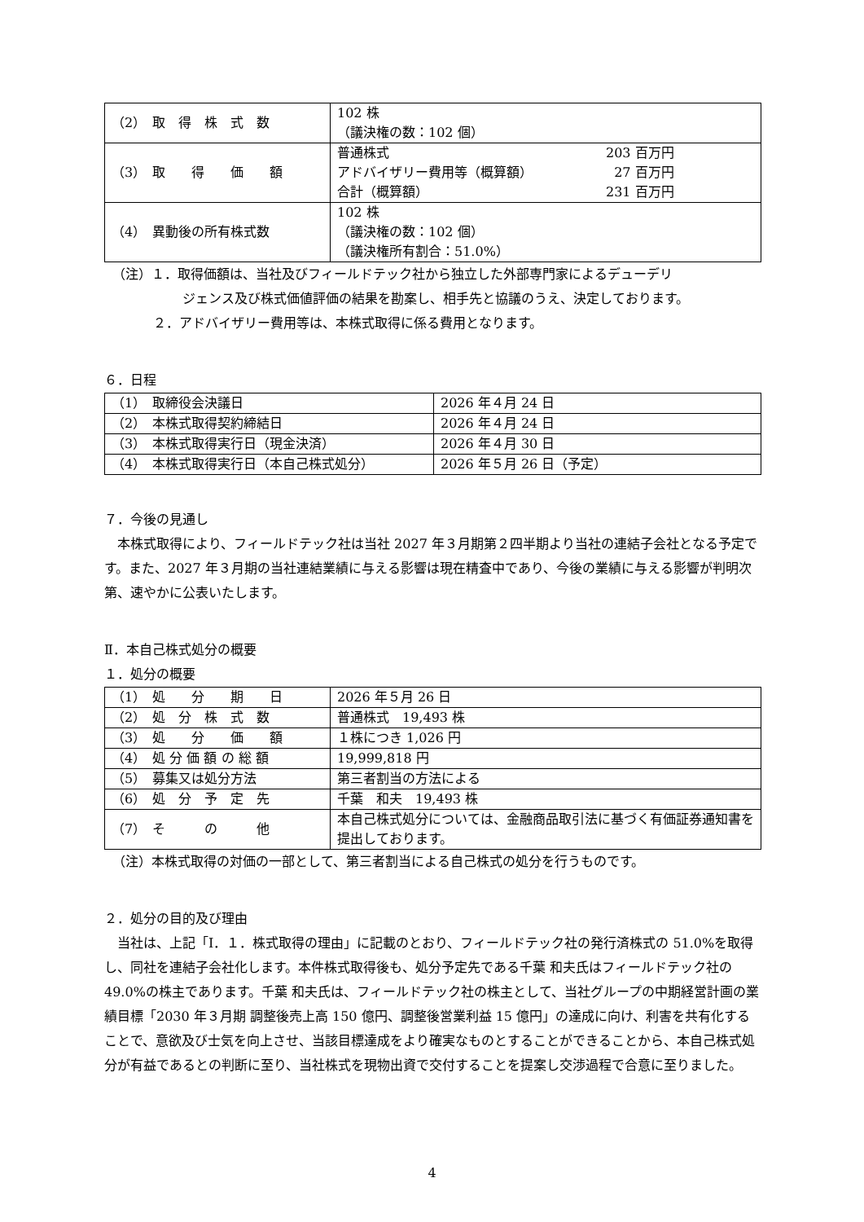| （2） 取 得 株 式 数 | 102 株 （議決権の数：102 個） |
| （3） 取 得 価 額 | 普通株式 203 百万円 アドバイザリー費用等（概算額） 27 百万円 合計（概算額） 231 百万円 |
| （4） 異動後の所有株式数 | 102 株 （議決権の数：102 個） （議決権所有割合：51.0%） |
（注）１．取得価額は、当社及びフィールドテック社から独立した外部専門家によるデューデリ
ジェンス及び株式価値評価の結果を勘案し、相手先と協議のうえ、決定しております。
２．アドバイザリー費用等は、本株式取得に係る費用となります。
６．日程
| （1） 取締役会決議日 | 2026 年４月 24 日 |
| （2） 本株式取得契約締結日 | 2026 年４月 24 日 |
| （3） 本株式取得実行日（現金決済） | 2026 年４月 30 日 |
| （4） 本株式取得実行日（本自己株式処分） | 2026 年５月 26 日（予定） |
７．今後の見通し
　本株式取得により、フィールドテック社は当社 2027 年３月期第２四半期より当社の連結子会社となる予定です。また、2027 年３月期の当社連結業績に与える影響は現在精査中であり、今後の業績に与える影響が判明次第、速やかに公表いたします。
Ⅱ．本自己株式処分の概要
１．処分の概要
| （1） 処 分 期 日 | 2026 年５月 26 日 |
| （2） 処 分 株 式 数 | 普通株式 19,493 株 |
| （3） 処 分 価 額 | １株につき 1,026 円 |
| （4） 処 分 価 額 の 総 額 | 19,999,818 円 |
| （5） 募集又は処分方法 | 第三者割当の方法による |
| （6） 処 分 予 定 先 | 千葉 和夫 19,493 株 |
| （7） そ の 他 | 本自己株式処分については、金融商品取引法に基づく有価証券通知書を提出しております。 |
（注）本株式取得の対価の一部として、第三者割当による自己株式の処分を行うものです。
２．処分の目的及び理由
　当社は、上記「Ⅰ．１．株式取得の理由」に記載のとおり、フィールドテック社の発行済株式の 51.0%を取得し、同社を連結子会社化します。本件株式取得後も、処分予定先である千葉 和夫氏はフィールドテック社の 49.0%の株主であります。千葉 和夫氏は、フィールドテック社の株主として、当社グループの中期経営計画の業績目標「2030 年３月期 調整後売上高 150 億円、調整後営業利益 15 億円」の達成に向け、利害を共有化することで、意欲及び士気を向上させ、当該目標達成をより確実なものとすることができることから、本自己株式処分が有益であるとの判断に至り、当社株式を現物出資で交付することを提案し交渉過程で合意に至りました。
4